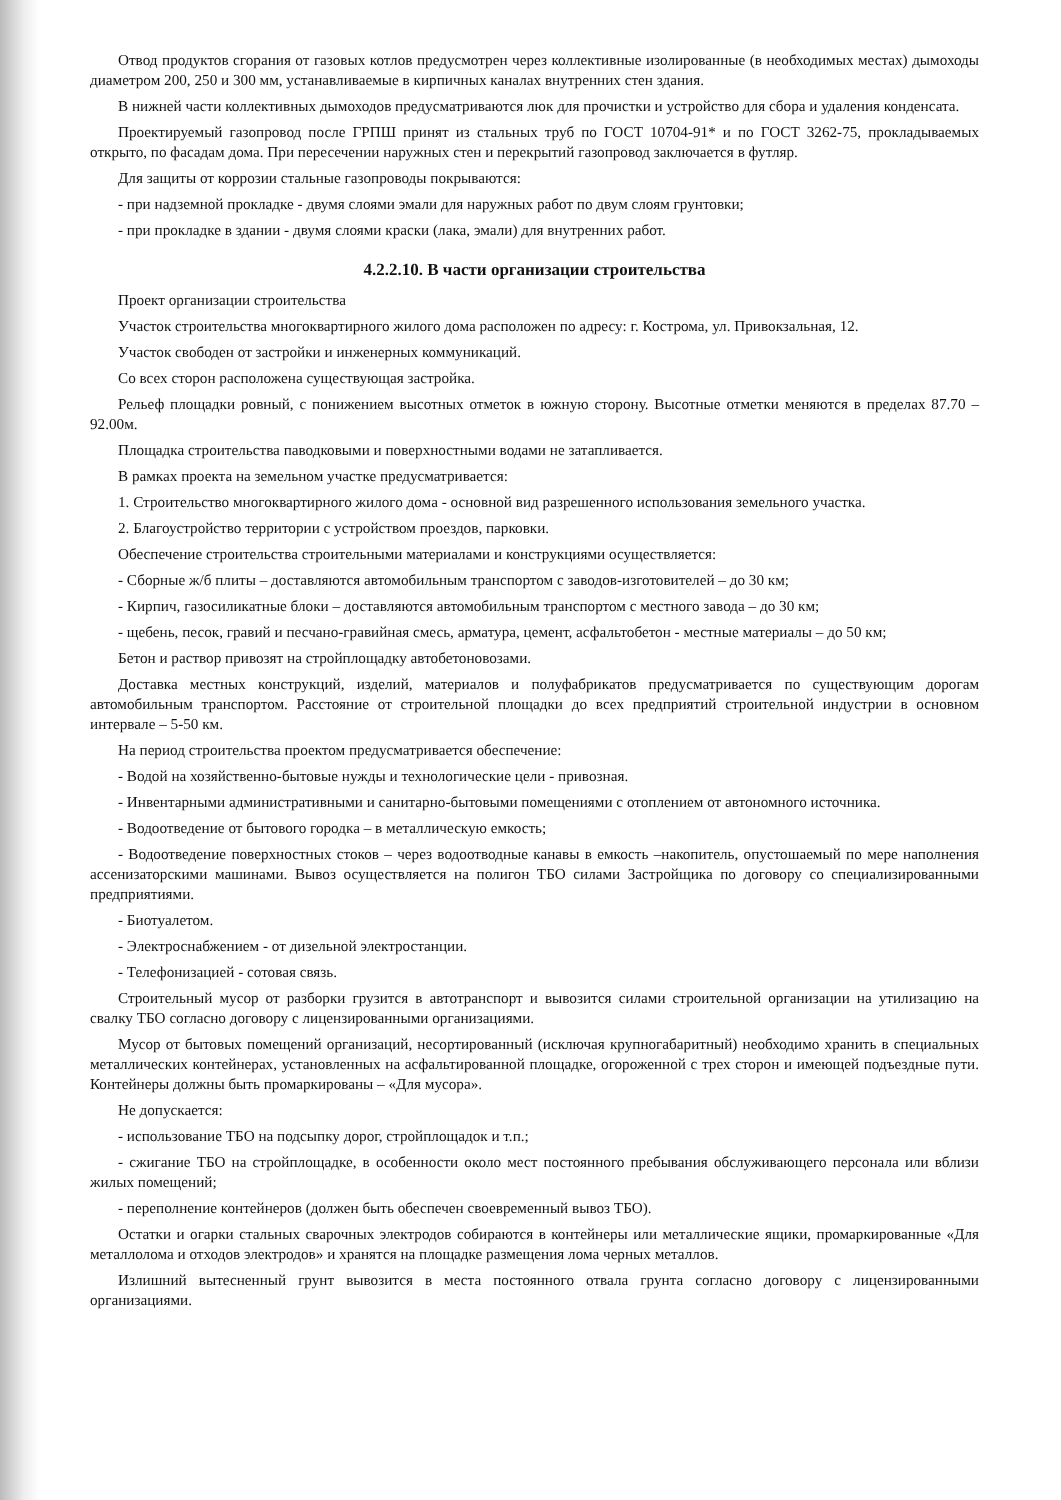Отвод продуктов сгорания от газовых котлов предусмотрен через коллективные изолированные (в необходимых местах) дымоходы диаметром 200, 250 и 300 мм, устанавливаемые в кирпичных каналах внутренних стен здания.
В нижней части коллективных дымоходов предусматриваются люк для прочистки и устройство для сбора и удаления конденсата.
Проектируемый газопровод после ГРПШ принят из стальных труб по ГОСТ 10704-91* и по ГОСТ 3262-75, прокладываемых открыто, по фасадам дома. При пересечении наружных стен и перекрытий газопровод заключается в футляр.
Для защиты от коррозии стальные газопроводы покрываются:
- при надземной прокладке - двумя слоями эмали для наружных работ по двум слоям грунтовки;
- при прокладке в здании - двумя слоями краски (лака, эмали) для внутренних работ.
4.2.2.10. В части организации строительства
Проект организации строительства
Участок строительства многоквартирного жилого дома расположен по адресу: г. Кострома, ул. Привокзальная, 12.
Участок свободен от застройки и инженерных коммуникаций.
Со всех сторон расположена существующая застройка.
Рельеф площадки ровный, с понижением высотных отметок в южную сторону. Высотные отметки меняются в пределах 87.70 – 92.00м.
Площадка строительства паводковыми и поверхностными водами не затапливается.
В рамках проекта на земельном участке предусматривается:
1. Строительство многоквартирного жилого дома - основной вид разрешенного использования земельного участка.
2. Благоустройство территории с устройством проездов, парковки.
Обеспечение строительства строительными материалами и конструкциями осуществляется:
- Сборные ж/б плиты – доставляются автомобильным транспортом с заводов-изготовителей – до 30 км;
- Кирпич, газосиликатные блоки – доставляются автомобильным транспортом с местного завода – до 30 км;
- щебень, песок, гравий и песчано-гравийная смесь, арматура, цемент, асфальтобетон - местные материалы – до 50 км;
Бетон и раствор привозят на стройплощадку автобетоновозами.
Доставка местных конструкций, изделий, материалов и полуфабрикатов предусматривается по существующим дорогам автомобильным транспортом. Расстояние от строительной площадки до всех предприятий строительной индустрии в основном интервале – 5-50 км.
На период строительства проектом предусматривается обеспечение:
- Водой на хозяйственно-бытовые нужды и технологические цели - привозная.
- Инвентарными административными и санитарно-бытовыми помещениями с отоплением от автономного источника.
- Водоотведение от бытового городка – в металлическую емкость;
- Водоотведение поверхностных стоков – через водоотводные канавы в емкость –накопитель, опустошаемый по мере наполнения ассенизаторскими машинами. Вывоз осуществляется на полигон ТБО силами Застройщика по договору со специализированными предприятиями.
- Биотуалетом.
- Электроснабжением - от дизельной электростанции.
- Телефонизацией - сотовая связь.
Строительный мусор от разборки грузится в автотранспорт и вывозится силами строительной организации на утилизацию на свалку ТБО согласно договору с лицензированными организациями.
Мусор от бытовых помещений организаций, несортированный (исключая крупногабаритный) необходимо хранить в специальных металлических контейнерах, установленных на асфальтированной площадке, огороженной с трех сторон и имеющей подъездные пути. Контейнеры должны быть промаркированы – «Для мусора».
Не допускается:
- использование ТБО на подсыпку дорог, стройплощадок и т.п.;
- сжигание ТБО на стройплощадке, в особенности около мест постоянного пребывания обслуживающего персонала или вблизи жилых помещений;
- переполнение контейнеров (должен быть обеспечен своевременный вывоз ТБО).
Остатки и огарки стальных сварочных электродов собираются в контейнеры или металлические ящики, промаркированные «Для металлолома и отходов электродов» и хранятся на площадке размещения лома черных металлов.
Излишний вытесненный грунт вывозится в места постоянного отвала грунта согласно договору с лицензированными организациями.